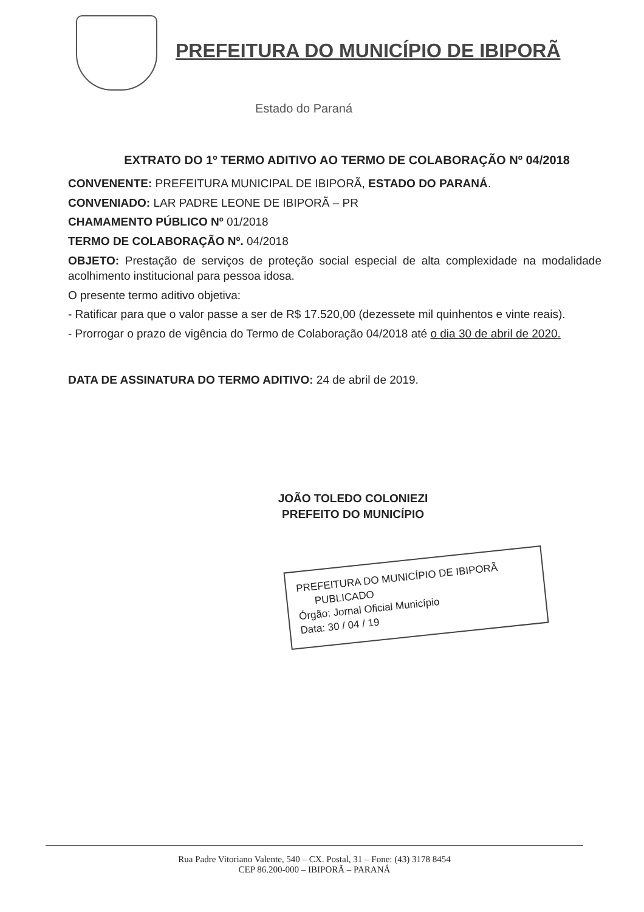PREFEITURA DO MUNICÍPIO DE IBIPORÃ
Estado do Paraná
EXTRATO DO 1º TERMO ADITIVO AO TERMO DE COLABORAÇÃO Nº 04/2018
CONVENENTE: PREFEITURA MUNICIPAL DE IBIPORÃ, ESTADO DO PARANÁ.
CONVENIADO: LAR PADRE LEONE DE IBIPORÃ – PR
CHAMAMENTO PÚBLICO Nº 01/2018
TERMO DE COLABORAÇÃO Nº. 04/2018
OBJETO: Prestação de serviços de proteção social especial de alta complexidade na modalidade acolhimento institucional para pessoa idosa.
O presente termo aditivo objetiva:
- Ratificar para que o valor passe a ser de R$ 17.520,00 (dezessete mil quinhentos e vinte reais).
- Prorrogar o prazo de vigência do Termo de Colaboração 04/2018 até o dia 30 de abril de 2020.
DATA DE ASSINATURA DO TERMO ADITIVO: 24 de abril de 2019.
JOÃO TOLEDO COLONIEZI
PREFEITO DO MUNICÍPIO
PREFEITURA DO MUNICÍPIO DE IBIPORÃ
PUBLICADO
Órgão: Jornal Oficial Município
Data: 30 / 04 / 19
Rua Padre Vitoriano Valente, 540 – CX. Postal, 31 – Fone: (43) 3178 8454
CEP 86.200-000 – IBIPORÃ – PARANÁ